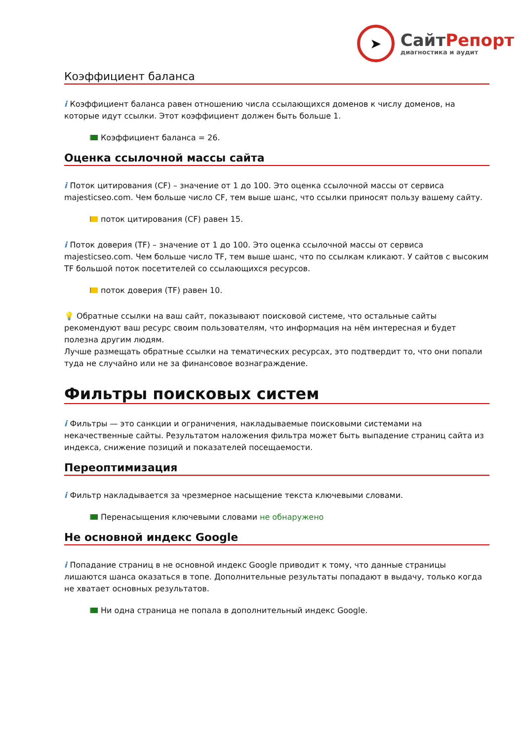➤
СайтРепорт
диагностика и аудит
Коэффициент баланса
i Коэффициент баланса равен отношению числа ссылающихся доменов к числу доменов, на которые идут ссылки. Этот коэффициент должен быть больше 1.
Коэффициент баланса = 26.
Оценка ссылочной массы сайта
i Поток цитирования (CF) – значение от 1 до 100. Это оценка ссылочной массы от сервиса majesticseo.com. Чем больше число CF, тем выше шанс, что ссылки приносят пользу вашему сайту.
поток цитирования (CF) равен 15.
i Поток доверия (TF) – значение от 1 до 100. Это оценка ссылочной массы от сервиса majesticseo.com. Чем больше число TF, тем выше шанс, что по ссылкам кликают. У сайтов с высоким TF большой поток посетителей со ссылающихся ресурсов.
поток доверия (TF) равен 10.
💡 Обратные ссылки на ваш сайт, показывают поисковой системе, что остальные сайты рекомендуют ваш ресурс своим пользователям, что информация на нём интересная и будет полезна другим людям.
Лучше размещать обратные ссылки на тематических ресурсах, это подтвердит то, что они попали туда не случайно или не за финансовое вознаграждение.
Фильтры поисковых систем
i Фильтры — это санкции и ограничения, накладываемые поисковыми системами на некачественные сайты. Результатом наложения фильтра может быть выпадение страниц сайта из индекса, снижение позиций и показателей посещаемости.
Переоптимизация
i Фильтр накладывается за чрезмерное насыщение текста ключевыми словами.
Перенасыщения ключевыми словами не обнаружено
Не основной индекс Google
i Попадание страниц в не основной индекс Google приводит к тому, что данные страницы лишаются шанса оказаться в топе. Дополнительные результаты попадают в выдачу, только когда не хватает основных результатов.
Ни одна страница не попала в дополнительный индекс Google.